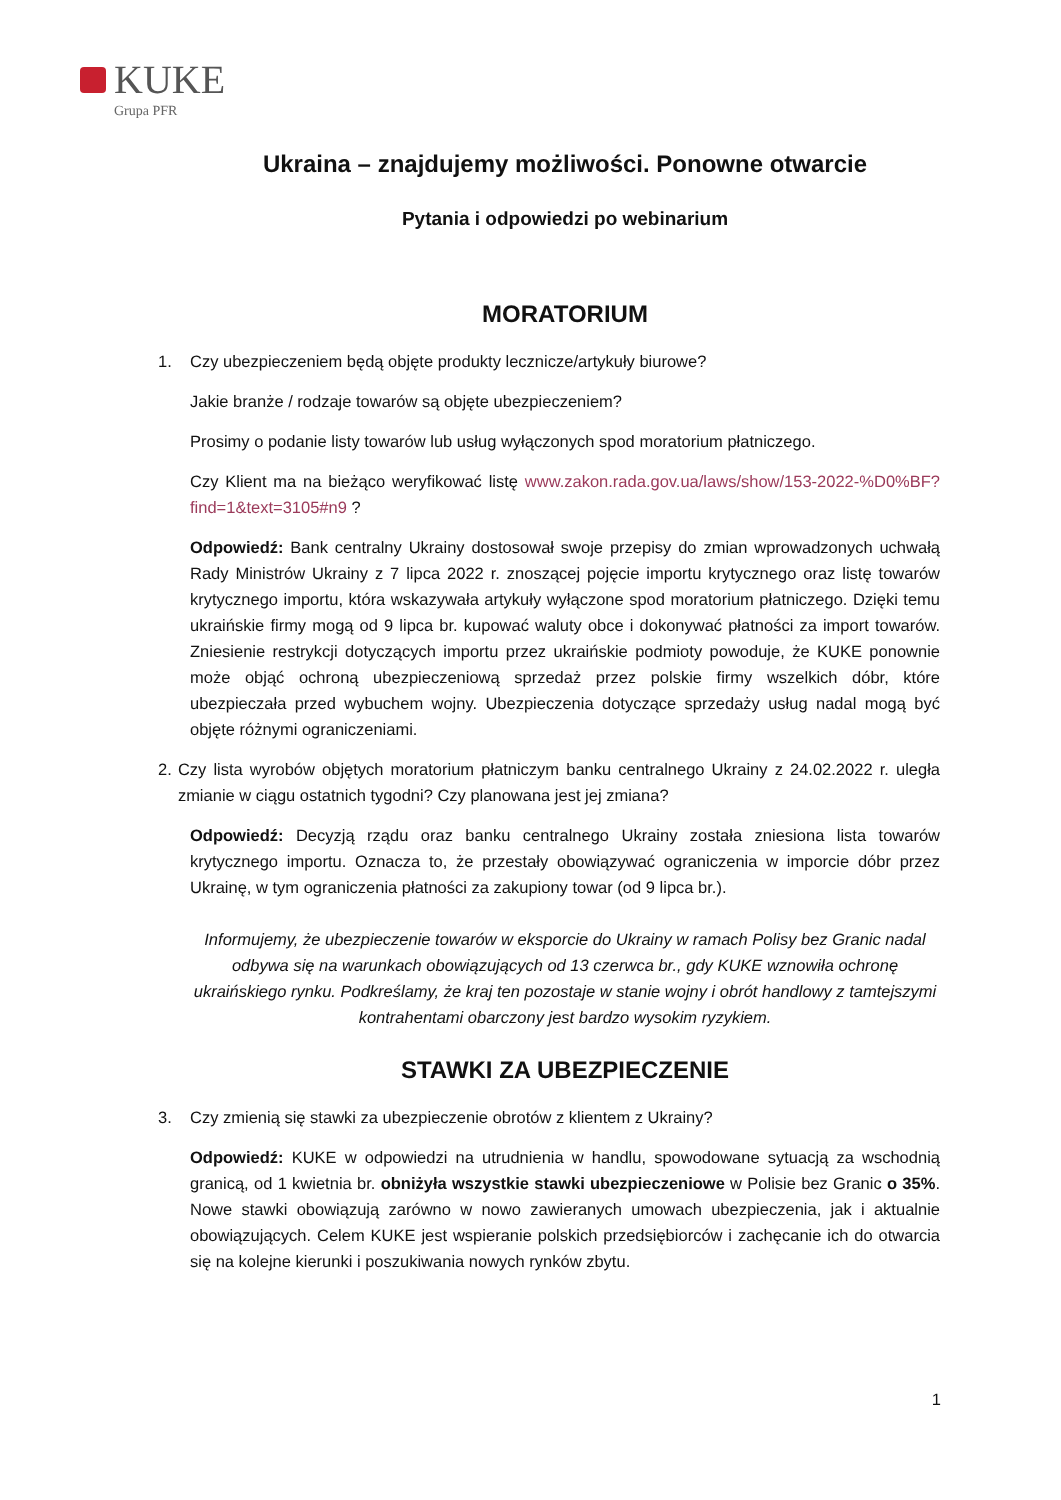KUKE
Grupa PFR
Ukraina – znajdujemy możliwości. Ponowne otwarcie
Pytania i odpowiedzi po webinarium
MORATORIUM
1. Czy ubezpieczeniem będą objęte produkty lecznicze/artykuły biurowe?
Jakie branże / rodzaje towarów są objęte ubezpieczeniem?
Prosimy o podanie listy towarów lub usług wyłączonych spod moratorium płatniczego.
Czy Klient ma na bieżąco weryfikować listę www.zakon.rada.gov.ua/laws/show/153-2022-%D0%BF?find=1&text=3105#n9 ?
Odpowiedź: Bank centralny Ukrainy dostosował swoje przepisy do zmian wprowadzonych uchwałą Rady Ministrów Ukrainy z 7 lipca 2022 r. znoszącej pojęcie importu krytycznego oraz listę towarów krytycznego importu, która wskazywała artykuły wyłączone spod moratorium płatniczego. Dzięki temu ukraińskie firmy mogą od 9 lipca br. kupować waluty obce i dokonywać płatności za import towarów. Zniesienie restrykcji dotyczących importu przez ukraińskie podmioty powoduje, że KUKE ponownie może objąć ochroną ubezpieczeniową sprzedaż przez polskie firmy wszelkich dóbr, które ubezpieczała przed wybuchem wojny. Ubezpieczenia dotyczące sprzedaży usług nadal mogą być objęte różnymi ograniczeniami.
2. Czy lista wyrobów objętych moratorium płatniczym banku centralnego Ukrainy z 24.02.2022 r. uległa zmianie w ciągu ostatnich tygodni? Czy planowana jest jej zmiana?
Odpowiedź: Decyzją rządu oraz banku centralnego Ukrainy została zniesiona lista towarów krytycznego importu. Oznacza to, że przestały obowiązywać ograniczenia w imporcie dóbr przez Ukrainę, w tym ograniczenia płatności za zakupiony towar (od 9 lipca br.).
Informujemy, że ubezpieczenie towarów w eksporcie do Ukrainy w ramach Polisy bez Granic nadal odbywa się na warunkach obowiązujących od 13 czerwca br., gdy KUKE wznowiła ochronę ukraińskiego rynku. Podkreślamy, że kraj ten pozostaje w stanie wojny i obrót handlowy z tamtejszymi kontrahentami obarczony jest bardzo wysokim ryzykiem.
STAWKI ZA UBEZPIECZENIE
3. Czy zmienią się stawki za ubezpieczenie obrotów z klientem z Ukrainy?
Odpowiedź: KUKE w odpowiedzi na utrudnienia w handlu, spowodowane sytuacją za wschodnią granicą, od 1 kwietnia br. obniżyła wszystkie stawki ubezpieczeniowe w Polisie bez Granic o 35%. Nowe stawki obowiązują zarówno w nowo zawieranych umowach ubezpieczenia, jak i aktualnie obowiązujących. Celem KUKE jest wspieranie polskich przedsiębiorców i zachęcanie ich do otwarcia się na kolejne kierunki i poszukiwania nowych rynków zbytu.
1